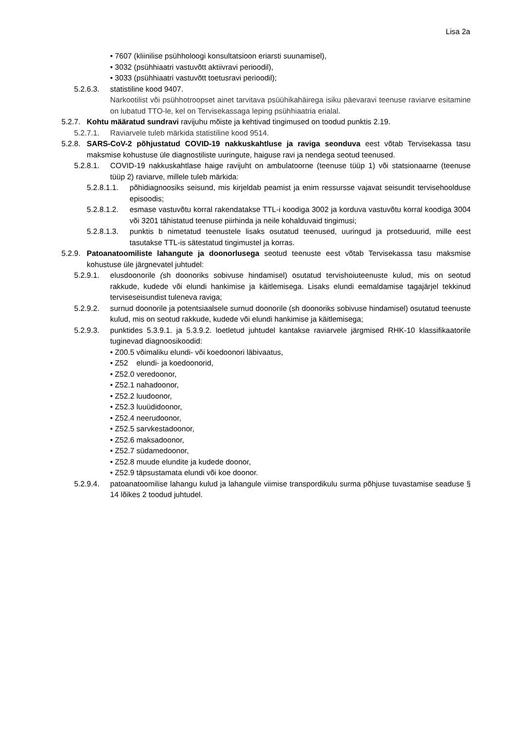Lisa 2a
• 7607 (kliinilise psühholoogi konsultatsioon eriarsti suunamisel),
• 3032 (psühhiaatri vastuvõtt aktiivravi perioodil),
• 3033 (psühhiaatri vastuvõtt toetusravi perioodil);
5.2.6.3. statistiline kood 9407.
Narkootilist või psühhotroopset ainet tarvitava psüühikahäirega isiku päevaravi teenuse raviarve esitamine on lubatud TTO-le, kel on Tervisekassaga leping psühhiaatria erialal.
5.2.7. Kohtu määratud sundravi ravijuhu mõiste ja kehtivad tingimused on toodud punktis 2.19.
5.2.7.1. Raviarvele tuleb märkida statistiline kood 9514.
5.2.8. SARS-CoV-2 põhjustatud COVID-19 nakkuskahtluse ja raviga seonduva eest võtab Tervisekassa tasu maksmise kohustuse üle diagnostiliste uuringute, haiguse ravi ja nendega seotud teenused.
5.2.8.1. COVID-19 nakkuskahtlase haige ravijuht on ambulatoorne (teenuse tüüp 1) või statsionaarne (teenuse tüüp 2) raviarve, millele tuleb märkida:
5.2.8.1.1. põhidiagnoosiks seisund, mis kirjeldab peamist ja enim ressursse vajavat seisundit tervisehoolduse episoodis;
5.2.8.1.2. esmase vastuvõtu korral rakendatakse TTL-i koodiga 3002 ja korduva vastuvõtu korral koodiga 3004 või 3201 tähistatud teenuse piirhinda ja neile kohalduvaid tingimusi;
5.2.8.1.3. punktis b nimetatud teenustele lisaks osutatud teenused, uuringud ja protseduurid, mille eest tasutakse TTL-is sätestatud tingimustel ja korras.
5.2.9. Patoanatoomiliste lahangute ja doonorlusega seotud teenuste eest võtab Tervisekassa tasu maksmise kohustuse üle järgnevatel juhtudel:
5.2.9.1. elusdoonorile (sh doonoriks sobivuse hindamisel) osutatud tervishoiuteenuste kulud, mis on seotud rakkude, kudede või elundi hankimise ja käitlemisega. Lisaks elundi eemaldamise tagajärjel tekkinud terviseseisundist tuleneva raviga;
5.2.9.2. surnud doonorile ja potentsiaalsele surnud doonorile (sh doonoriks sobivuse hindamisel) osutatud teenuste kulud, mis on seotud rakkude, kudede või elundi hankimise ja käitlemisega;
5.2.9.3. punktides 5.3.9.1. ja 5.3.9.2. loetletud juhtudel kantakse raviarvele järgmised RHK-10 klassifikaatorile tuginevad diagnoosikoodid:
• Z00.5 võimaliku elundi- või koedoonori läbivaatus,
• Z52 elundi- ja koedoonorid,
• Z52.0 veredoonor,
• Z52.1 nahadoonor,
• Z52.2 luudoonor,
• Z52.3 luuüdidoonor,
• Z52.4 neerudoonor,
• Z52.5 sarvkestadoonor,
• Z52.6 maksadoonor,
• Z52.7 südamedoonor,
• Z52.8 muude elundite ja kudede doonor,
• Z52.9 täpsustamata elundi või koe doonor.
5.2.9.4. patoanatoomilise lahangu kulud ja lahangule viimise transpordikulu surma põhjuse tuvastamise seaduse § 14 lõikes 2 toodud juhtudel.